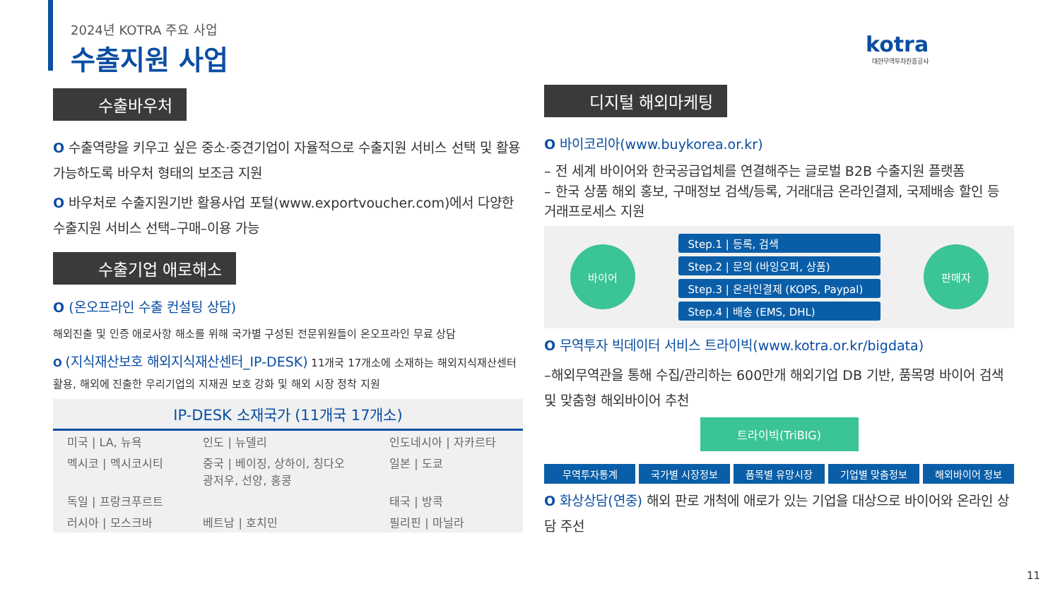2024년 KOTRA 주요 사업
수출지원 사업
kotra
대한무역투자진흥공사
수출바우처
O 수출역량을 키우고 싶은 중소·중견기업이 자율적으로 수출지원 서비스 선택 및 활용 가능하도록 바우처 형태의 보조금 지원
O 바우처로 수출지원기반 활용사업 포털(www.exportvoucher.com)에서 다양한 수출지원 서비스 선택–구매–이용 가능
수출기업 애로해소
O (온오프라인 수출 컨설팅 상담)
해외진출 및 인증 애로사항 해소를 위해 국가별 구성된 전문위원들이 온오프라인 무료 상담
O (지식재산보호 해외지식재산센터_IP-DESK) 11개국 17개소에 소재하는 해외지식재산센터 활용, 해외에 진출한 우리기업의 지재권 보호 강화 및 해외 시장 정착 지원
IP-DESK 소재국가 (11개국 17개소)
| 미국 / LA, 뉴욕 | 인도 / 뉴델리 | 인도네시아 / 자카르타 |
| 멕시코 / 멕시코시티 | 중국 / 베이징, 상하이, 칭다오 광저우, 선양, 홍콩 | 일본 / 도쿄 |
| 독일 / 프랑크푸르트 | | 태국 / 방콕 |
| 러시아 / 모스크바 | 베트남 / 호치민 | 필리핀 / 마닐라 |
디지털 해외마케팅
O 바이코리아(www.buykorea.or.kr)
– 전 세계 바이어와 한국공급업체를 연결해주는 글로벌 B2B 수출지원 플랫폼
– 한국 상품 해외 홍보, 구매정보 검색/등록, 거래대금 온라인결제, 국제배송 할인 등 거래프로세스 지원
바이어
Step.1 | 등록, 검색
Step.2 | 문의 (바잉오퍼, 상품)
Step.3 | 온라인결제 (KOPS, Paypal)
Step.4 | 배송 (EMS, DHL)
판매자
O 무역투자 빅데이터 서비스 트라이빅(www.kotra.or.kr/bigdata)
–해외무역관을 통해 수집/관리하는 600만개 해외기업 DB 기반, 품목명 바이어 검색 및 맞춤형 해외바이어 추천
트라이빅(TriBIG)
무역투자통계 국가별 시장정보 품목별 유망시장 기업별 맞춤정보 해외바이어 정보
O 화상상담(연중) 해외 판로 개척에 애로가 있는 기업을 대상으로 바이어와 온라인 상담 주선
11